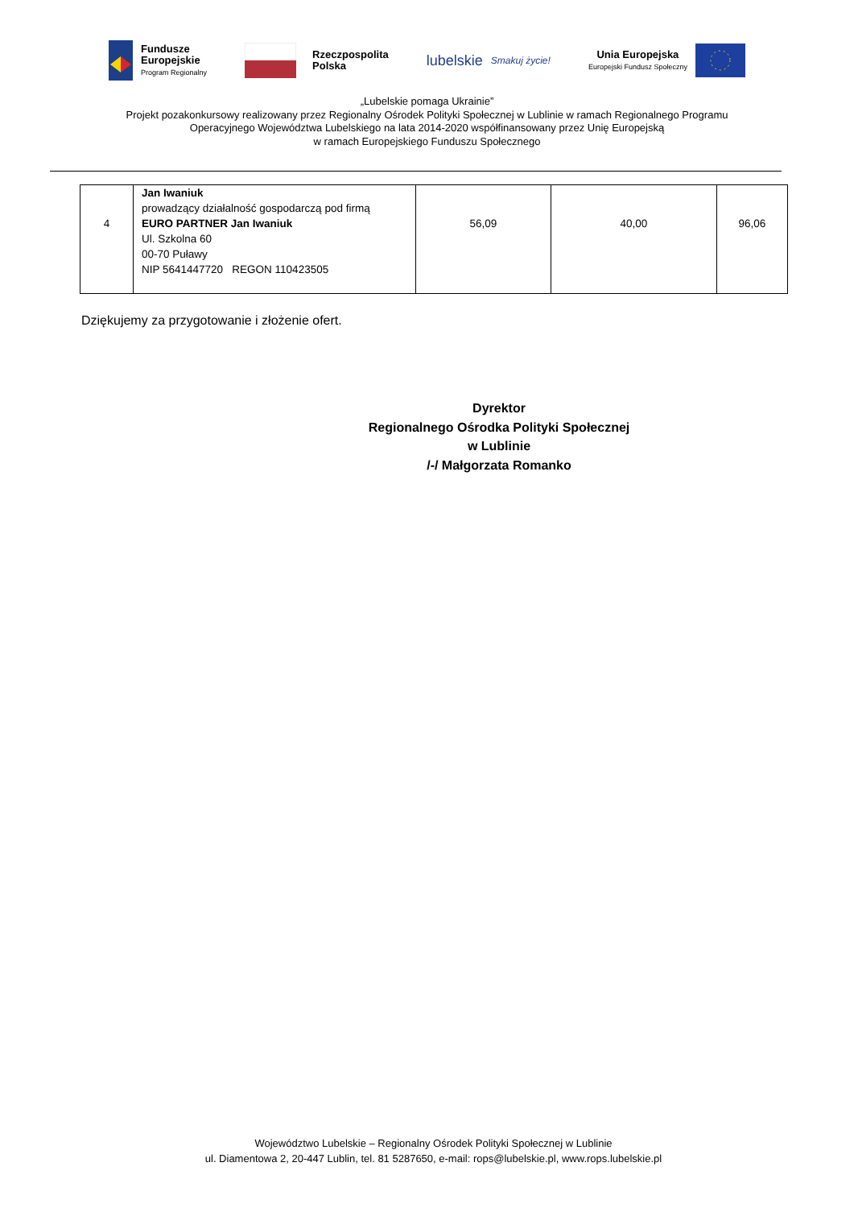Fundusze
Europejskie
Program Regionalny
Rzeczpospolita
Polska
lubelskie
Smakuj życie!
Unia Europejska
Europejski Fundusz Społeczny
„Lubelskie pomaga Ukrainie”
Projekt pozakonkursowy realizowany przez Regionalny Ośrodek Polityki Społecznej w Lublinie w ramach Regionalnego Programu
Operacyjnego Województwa Lubelskiego na lata 2014-2020 współfinansowany przez Unię Europejską
w ramach Europejskiego Funduszu Społecznego
| 4 | Jan Iwaniuk prowadzący działalność gospodarczą pod firmą EURO PARTNER Jan Iwaniuk Ul. Szkolna 60 00-70 Puławy NIP 5641447720 REGON 110423505 | 56,09 | 40,00 | 96,06 |
Dziękujemy za przygotowanie i złożenie ofert.
Dyrektor
Regionalnego Ośrodka Polityki Społecznej
w Lublinie
/-/ Małgorzata Romanko
Województwo Lubelskie – Regionalny Ośrodek Polityki Społecznej w Lublinie
ul. Diamentowa 2, 20-447 Lublin, tel. 81 5287650, e-mail: rops@lubelskie.pl, www.rops.lubelskie.pl